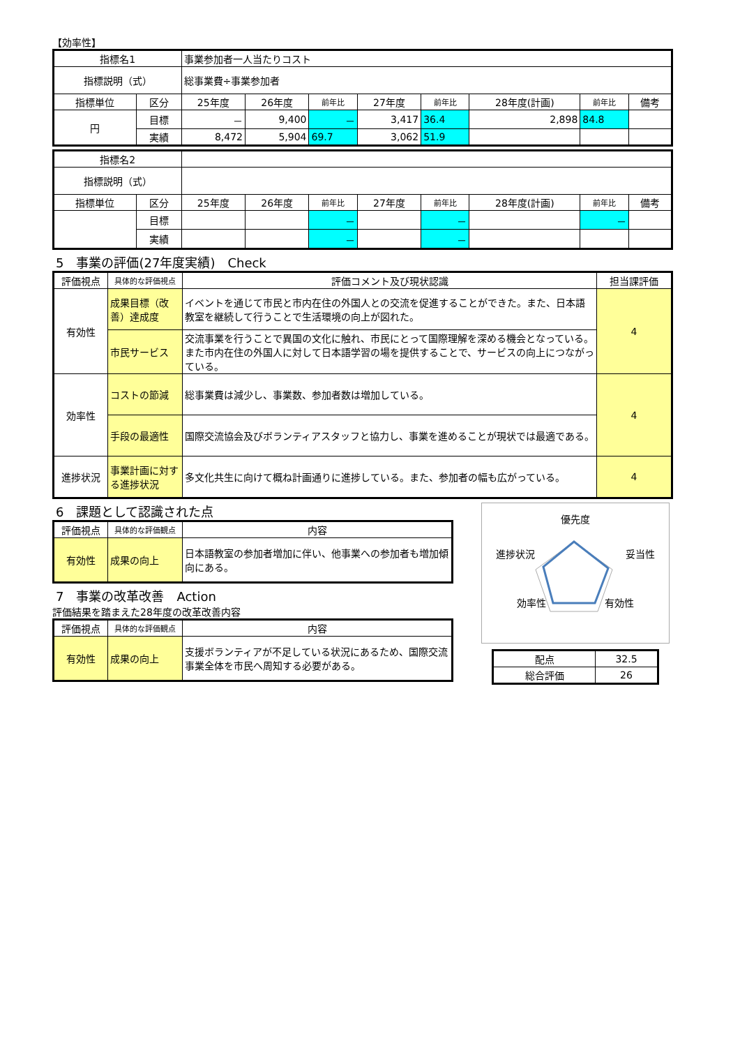【効率性】
| 指標名1 | | 事業参加者一人当たりコスト | | | | | | | |
| 指標説明（式） | | 総事業費÷事業参加者 | | | | | | | |
| 指標単位 | 区分 | 25年度 | 26年度 | 前年比 | 27年度 | 前年比 | 28年度(計画) | 前年比 | 備考 |
| 円 | 目標 | － | 9,400 | － | 3,417 | 36.4 | 2,898 | 84.8 | |
| | 実績 | 8,472 | 5,904 | 69.7 | 3,062 | 51.9 | | | |
| 指標名2 | | | | | | | | | |
| 指標説明（式） | | | | | | | | | |
| 指標単位 | 区分 | 25年度 | 26年度 | 前年比 | 27年度 | 前年比 | 28年度(計画) | 前年比 | 備考 |
| | 目標 | | | － | | － | | － | |
| | 実績 | | | － | | － | | | |
5　事業の評価(27年度実績)　Check
| 評価視点 | 具体的な評価視点 | 評価コメント及び現状認識 | 担当課評価 |
| --- | --- | --- | --- |
| 有効性 | 成果目標（改善）達成度 | イベントを通じて市民と市内在住の外国人との交流を促進することができた。また、日本語教室を継続して行うことで生活環境の向上が図れた。 | 4 |
| | 市民サービス | 交流事業を行うことで異国の文化に触れ、市民にとって国際理解を深める機会となっている。また市内在住の外国人に対して日本語学習の場を提供することで、サービスの向上につながっている。 | |
| 効率性 | コストの節減 | 総事業費は減少し、事業数、参加者数は増加している。 | 4 |
| | 手段の最適性 | 国際交流協会及びボランティアスタッフと協力し、事業を進めることが現状では最適である。 | |
| 進捗状況 | 事業計画に対する進捗状況 | 多文化共生に向けて概ね計画通りに進捗している。また、参加者の幅も広がっている。 | 4 |
6　課題として認識された点
| 評価視点 | 具体的な評価観点 | 内容 |
| --- | --- | --- |
| 有効性 | 成果の向上 | 日本語教室の参加者増加に伴い、他事業への参加者も増加傾向にある。 |
7　事業の改革改善　Action
評価結果を踏まえた28年度の改革改善内容
| 評価視点 | 具体的な評価観点 | 内容 |
| --- | --- | --- |
| 有効性 | 成果の向上 | 支援ボランティアが不足している状況にあるため、国際交流事業全体を市民へ周知する必要がある。 |
優先度
進捗状況 妥当性
効率性 有効性
| 配点 | 32.5 |
| 総合評価 | 26 |